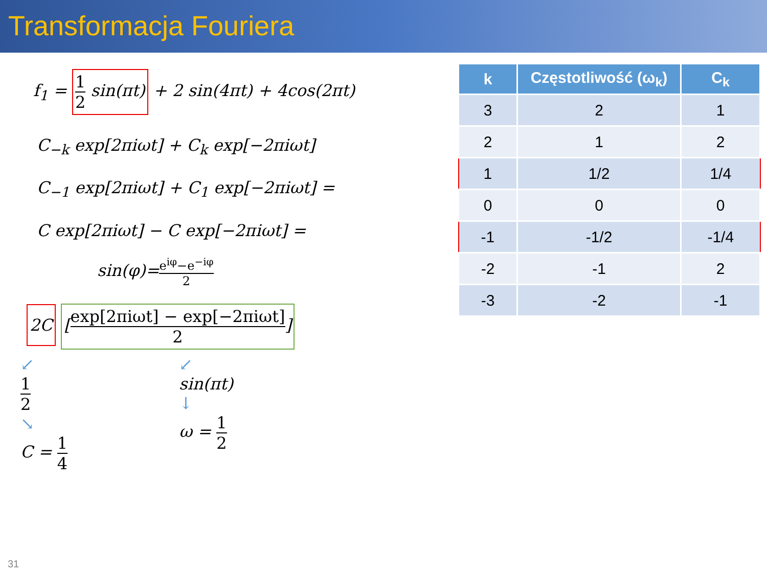Transformacja Fouriera
f<sub>1</sub> = 1 2 sin(πt) + 2 sin(4πt) + 4cos(2πt)
C<sub>−k</sub> exp[2πiωt] + C<sub>k</sub> exp[−2πiωt]
C<sub>−1</sub> exp[2πiωt] + C<sub>1</sub> exp[−2πiωt] =
C exp[2πiωt] − C exp[−2πiωt] =
sin(φ)=e<sup>iφ</sup>−e<sup>−iφ</sup> 2
2C [exp[2πiωt] − exp[−2πiωt] 2]
↙
1 2
↘
C = 1 4
↙
sin(πt)
↓
ω = 1 2
| k | Częstotliwość (ω<sub>k</sub>) | C<sub>k</sub> |
| --- | --- | --- |
| 3 | 2 | 1 |
| 2 | 1 | 2 |
| 1 | 1/2 | 1/4 |
| 0 | 0 | 0 |
| -1 | -1/2 | -1/4 |
| -2 | -1 | 2 |
| -3 | -2 | -1 |
31